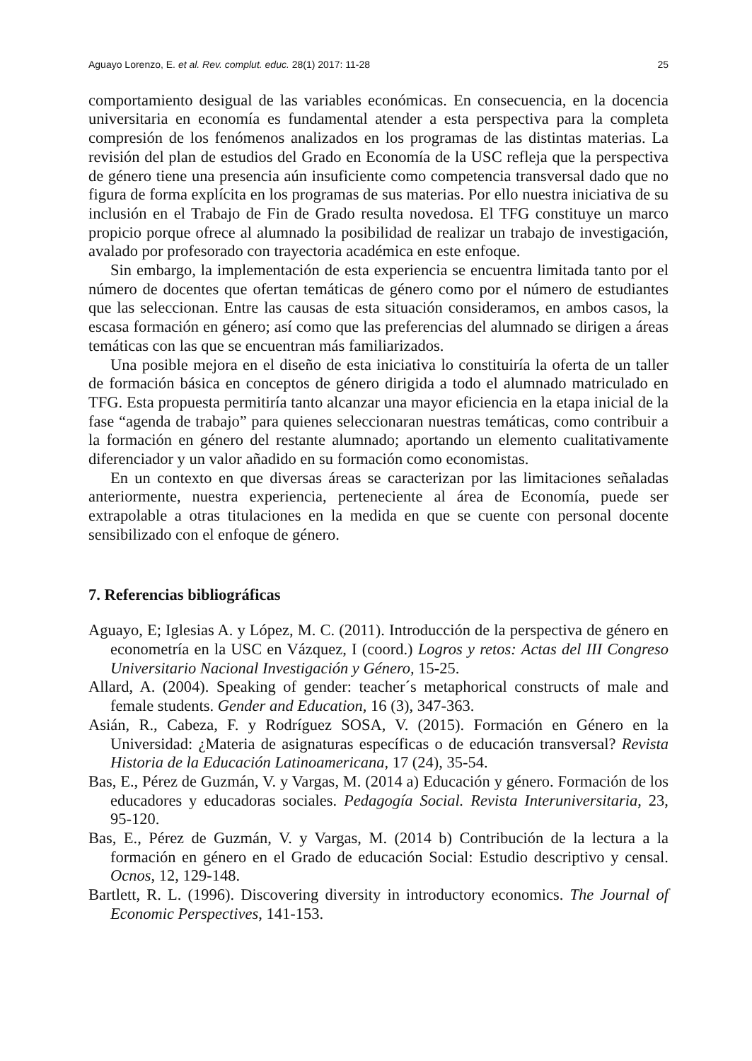Aguayo Lorenzo, E. et al. Rev. complut. educ. 28(1) 2017: 11-28 25
comportamiento desigual de las variables económicas. En consecuencia, en la docencia universitaria en economía es fundamental atender a esta perspectiva para la completa compresión de los fenómenos analizados en los programas de las distintas materias. La revisión del plan de estudios del Grado en Economía de la USC refleja que la perspectiva de género tiene una presencia aún insuficiente como competencia transversal dado que no figura de forma explícita en los programas de sus materias. Por ello nuestra iniciativa de su inclusión en el Trabajo de Fin de Grado resulta novedosa. El TFG constituye un marco propicio porque ofrece al alumnado la posibilidad de realizar un trabajo de investigación, avalado por profesorado con trayectoria académica en este enfoque.
Sin embargo, la implementación de esta experiencia se encuentra limitada tanto por el número de docentes que ofertan temáticas de género como por el número de estudiantes que las seleccionan. Entre las causas de esta situación consideramos, en ambos casos, la escasa formación en género; así como que las preferencias del alumnado se dirigen a áreas temáticas con las que se encuentran más familiarizados.
Una posible mejora en el diseño de esta iniciativa lo constituiría la oferta de un taller de formación básica en conceptos de género dirigida a todo el alumnado matriculado en TFG. Esta propuesta permitiría tanto alcanzar una mayor eficiencia en la etapa inicial de la fase “agenda de trabajo” para quienes seleccionaran nuestras temáticas, como contribuir a la formación en género del restante alumnado; aportando un elemento cualitativamente diferenciador y un valor añadido en su formación como economistas.
En un contexto en que diversas áreas se caracterizan por las limitaciones señaladas anteriormente, nuestra experiencia, perteneciente al área de Economía, puede ser extrapolable a otras titulaciones en la medida en que se cuente con personal docente sensibilizado con el enfoque de género.
7. Referencias bibliográficas
Aguayo, E; Iglesias A. y López, M. C. (2011). Introducción de la perspectiva de género en econometría en la USC en Vázquez, I (coord.) Logros y retos: Actas del III Congreso Universitario Nacional Investigación y Género, 15-25.
Allard, A. (2004). Speaking of gender: teacher´s metaphorical constructs of male and female students. Gender and Education, 16 (3), 347-363.
Asián, R., Cabeza, F. y Rodríguez SOSA, V. (2015). Formación en Género en la Universidad: ¿Materia de asignaturas específicas o de educación transversal? Revista Historia de la Educación Latinoamericana, 17 (24), 35-54.
Bas, E., Pérez de Guzmán, V. y Vargas, M. (2014 a) Educación y género. Formación de los educadores y educadoras sociales. Pedagogía Social. Revista Interuniversitaria, 23, 95-120.
Bas, E., Pérez de Guzmán, V. y Vargas, M. (2014 b) Contribución de la lectura a la formación en género en el Grado de educación Social: Estudio descriptivo y censal. Ocnos, 12, 129-148.
Bartlett, R. L. (1996). Discovering diversity in introductory economics. The Journal of Economic Perspectives, 141-153.